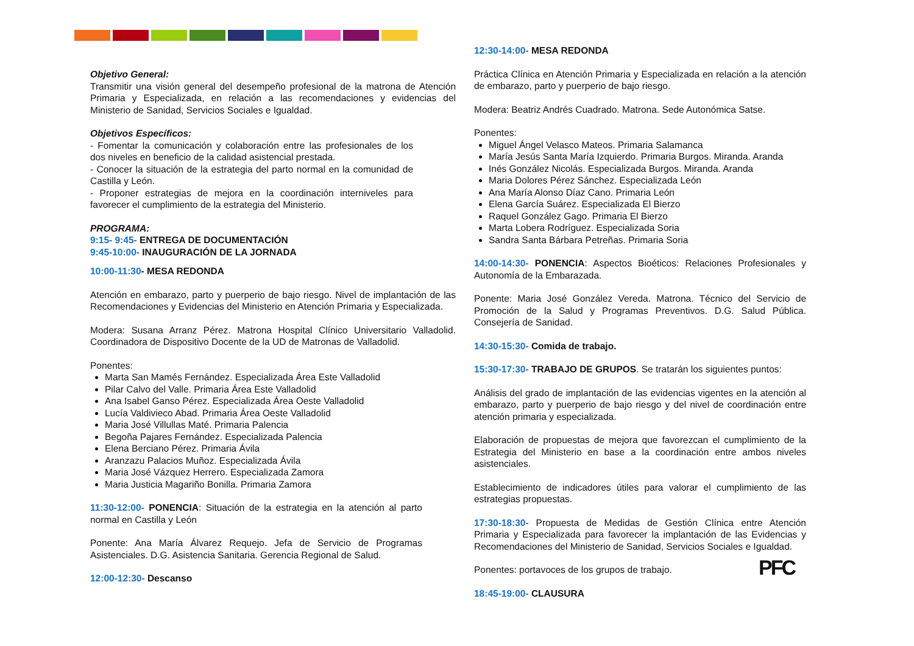Objetivo General:
Transmitir una visión general del desempeño profesional de la matrona de Atención Primaria y Especializada, en relación a las recomendaciones y evidencias del Ministerio de Sanidad, Servicios Sociales e Igualdad.
Objetivos Específicos:
- Fomentar la comunicación y colaboración entre las profesionales de los dos niveles en beneficio de la calidad asistencial prestada.
- Conocer la situación de la estrategia del parto normal en la comunidad de Castilla y León.
- Proponer estrategias de mejora en la coordinación interniveles para favorecer el cumplimiento de la estrategia del Ministerio.
PROGRAMA:
9:15- 9:45- ENTREGA DE DOCUMENTACIÓN
9:45-10:00- INAUGURACIÓN DE LA JORNADA
10:00-11:30- MESA REDONDA
Atención en embarazo, parto y puerperio de bajo riesgo. Nivel de implantación de las Recomendaciones y Evidencias del Ministerio en Atención Primaria y Especializada.
Modera: Susana Arranz Pérez. Matrona Hospital Clínico Universitario Valladolid. Coordinadora de Dispositivo Docente de la UD de Matronas de Valladolid.
Ponentes:
Marta San Mamés Fernández. Especializada Área Este Valladolid
Pilar Calvo del Valle. Primaria Área Este Valladolid
Ana Isabel Ganso Pérez. Especializada Área Oeste Valladolid
Lucía Valdivieco Abad. Primaria Área Oeste Valladolid
Maria José Villullas Maté. Primaria Palencia
Begoña Pajares Fernández. Especializada Palencia
Elena Berciano Pérez. Primaria Ávila
Aranzazu Palacios Muñoz. Especializada Ávila
Maria José Vázquez Herrero. Especializada Zamora
Maria Justicia Magariño Bonilla. Primaria Zamora
11:30-12:00- PONENCIA: Situación de la estrategia en la atención al parto normal en Castilla y León
Ponente: Ana María Álvarez Requejo. Jefa de Servicio de Programas Asistenciales. D.G. Asistencia Sanitaria. Gerencia Regional de Salud.
12:00-12:30- Descanso
12:30-14:00- MESA REDONDA
Práctica Clínica en Atención Primaria y Especializada en relación a la atención de embarazo, parto y puerperio de bajo riesgo.
Modera: Beatriz Andrés Cuadrado. Matrona. Sede Autonómica Satse.
Ponentes:
Miguel Ángel Velasco Mateos. Primaria Salamanca
María Jesús Santa María Izquierdo. Primaria Burgos. Miranda. Aranda
Inés González Nicolás. Especializada Burgos. Miranda. Aranda
Maria Dolores Pérez Sánchez. Especializada León
Ana María Alonso Díaz Cano. Primaria León
Elena García Suárez. Especializada El Bierzo
Raquel González Gago. Primaria El Bierzo
Marta Lobera Rodríguez. Especializada Soria
Sandra Santa Bárbara Petreñas. Primaria Soria
14:00-14:30- PONENCIA: Aspectos Bioéticos: Relaciones Profesionales y Autonomía de la Embarazada.
Ponente: Maria José González Vereda. Matrona. Técnico del Servicio de Promoción de la Salud y Programas Preventivos. D.G. Salud Pública. Consejería de Sanidad.
14:30-15:30- Comida de trabajo.
15:30-17:30- TRABAJO DE GRUPOS. Se tratarán los siguientes puntos:
Análisis del grado de implantación de las evidencias vigentes en la atención al embarazo, parto y puerperio de bajo riesgo y del nivel de coordinación entre atención primaria y especializada.
Elaboración de propuestas de mejora que favorezcan el cumplimiento de la Estrategia del Ministerio en base a la coordinación entre ambos niveles asistenciales.
Establecimiento de indicadores útiles para valorar el cumplimiento de las estrategias propuestas.
17:30-18:30- Propuesta de Medidas de Gestión Clínica entre Atención Primaria y Especializada para favorecer la implantación de las Evidencias y Recomendaciones del Ministerio de Sanidad, Servicios Sociales e Igualdad.
Ponentes: portavoces de los grupos de trabajo.
18:45-19:00- CLAUSURA
PFC